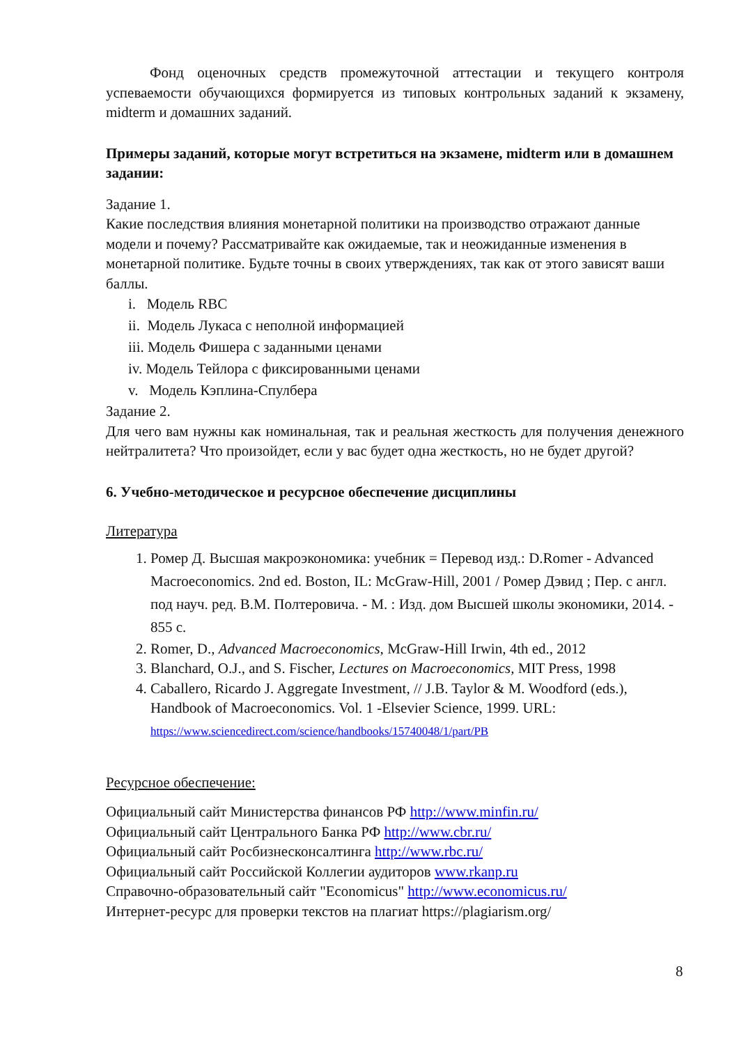Фонд оценочных средств промежуточной аттестации и текущего контроля успеваемости обучающихся формируется из типовых контрольных заданий к экзамену, midterm и домашних заданий.
Примеры заданий, которые могут встретиться на экзамене, midterm или в домашнем задании:
Задание 1.
Какие последствия влияния монетарной политики на производство отражают данные модели и почему? Рассматривайте как ожидаемые, так и неожиданные изменения в монетарной политике. Будьте точны в своих утверждениях, так как от этого зависят ваши баллы.
i. Модель RBC
ii. Модель Лукаса с неполной информацией
iii. Модель Фишера с заданными ценами
iv. Модель Тейлора с фиксированными ценами
v. Модель Кэплина-Спулбера
Задание 2.
Для чего вам нужны как номинальная, так и реальная жесткость для получения денежного нейтралитета? Что произойдет, если у вас будет одна жесткость, но не будет другой?
6. Учебно-методическое и ресурсное обеспечение дисциплины
Литература
1. Ромер Д. Высшая макроэкономика: учебник = Перевод изд.: D.Romer - Advanced Macroeconomics. 2nd ed. Boston, IL: McGraw-Hill, 2001 / Ромер Дэвид ; Пер. с англ. под науч. ред. В.М. Полтеровича. - М. : Изд. дом Высшей школы экономики, 2014. - 855 с.
2. Romer, D., Advanced Macroeconomics, McGraw-Hill Irwin, 4th ed., 2012
3. Blanchard, O.J., and S. Fischer, Lectures on Macroeconomics, MIT Press, 1998
4. Caballero, Ricardo J. Aggregate Investment, // J.B. Taylor & M. Woodford (eds.), Handbook of Macroeconomics. Vol. 1 -Elsevier Science, 1999. URL: https://www.sciencedirect.com/science/handbooks/15740048/1/part/PB
Ресурсное обеспечение:
Официальный сайт Министерства финансов РФ http://www.minfin.ru/
Официальный сайт Центрального Банка РФ http://www.cbr.ru/
Официальный сайт Росбизнесконсалтинга http://www.rbc.ru/
Официальный сайт Российской Коллегии аудиторов www.rkanp.ru
Справочно-образовательный сайт "Economicus" http://www.economicus.ru/
Интернет-ресурс для проверки текстов на плагиат https://plagiarism.org/
8